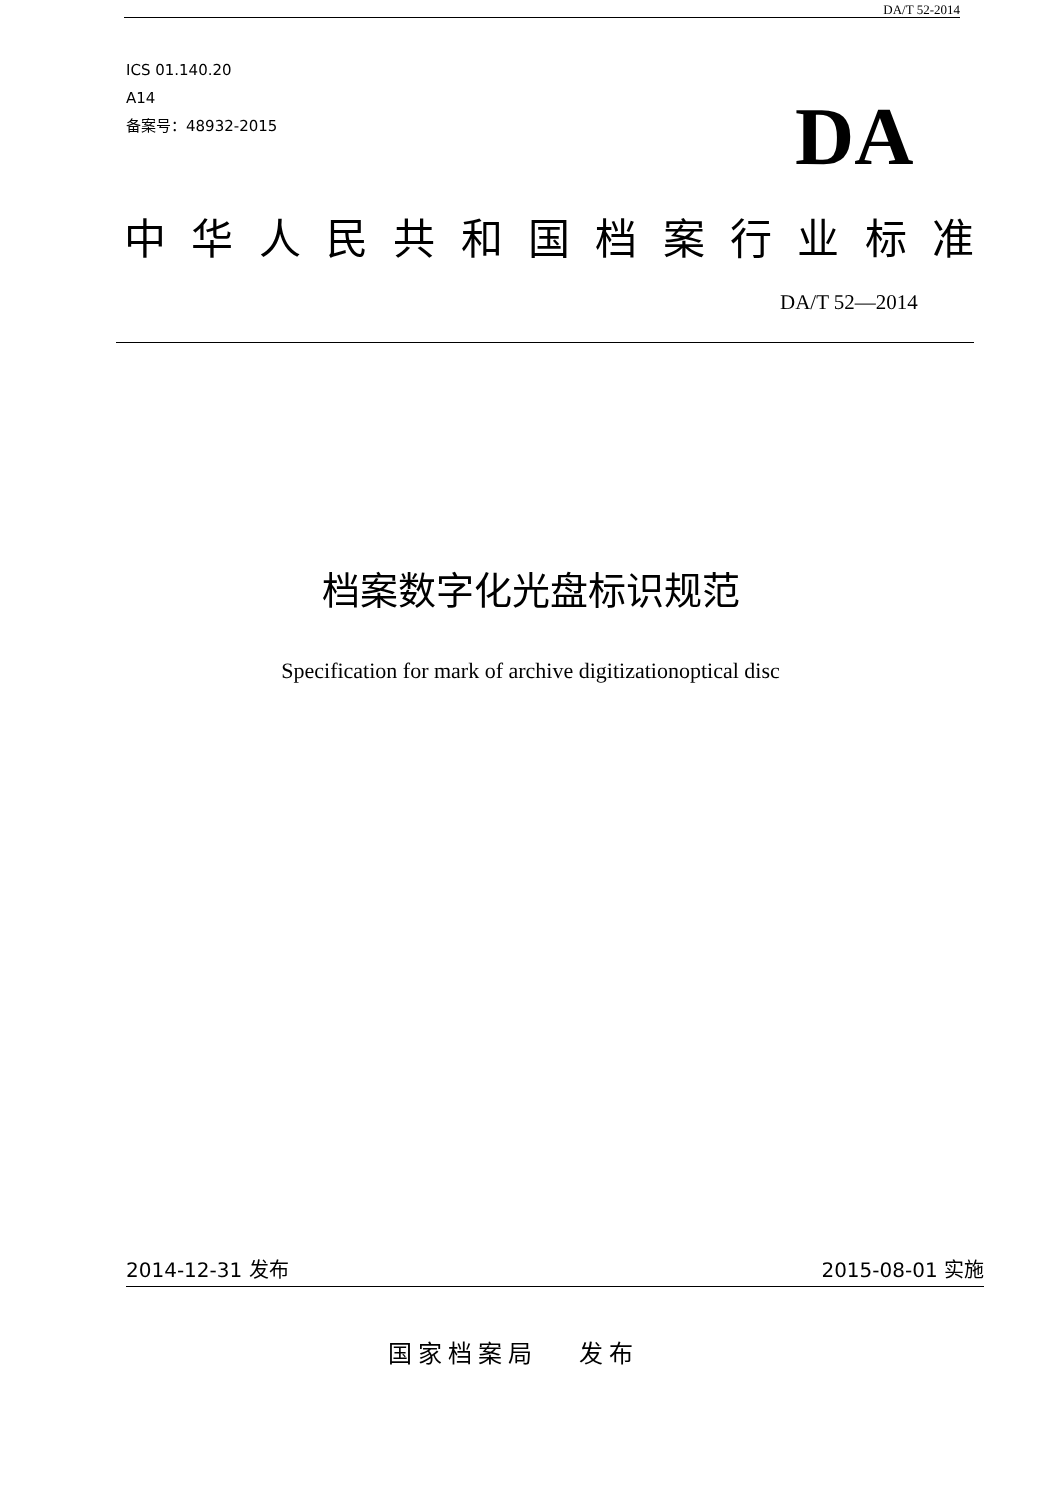DA/T 52-2014
ICS 01.140.20
A14
备案号：48932-2015
DA
中 华 人 民 共 和 国 档 案 行 业 标 准
DA/T 52—2014
档案数字化光盘标识规范
Specification for mark of archive digitizationoptical disc
2014-12-31 发布 2015-08-01 实施
国家档案局 发布